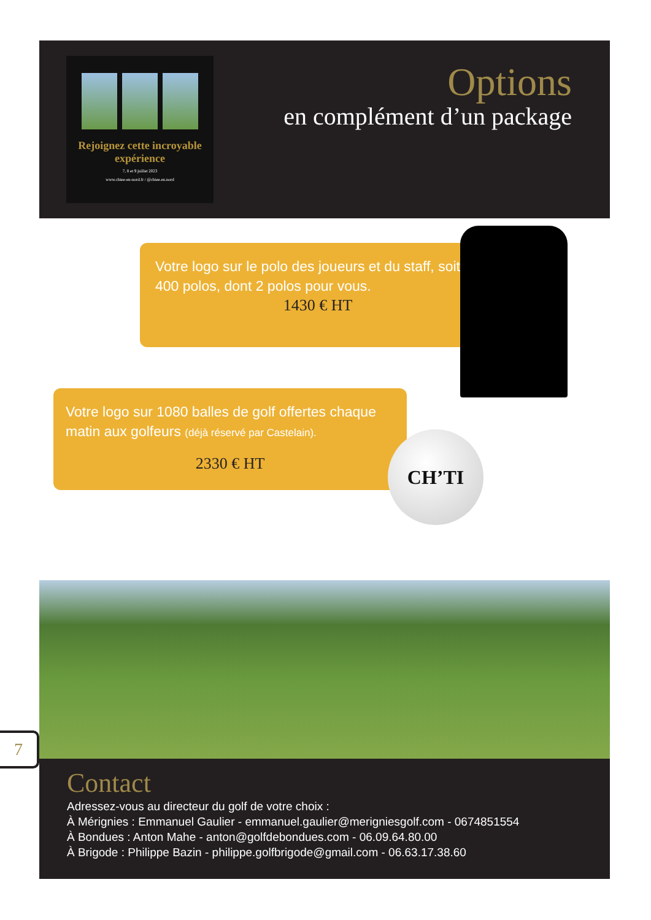Rejoignez cette incroyable expérience
7, 8 et 9 juillet 2023
www.chtee-en-nord.fr / @chtee.en.nord
Options
en complément d’un package
Votre logo sur le polo des joueurs et du staff, soit 400 polos, dont 2 polos pour vous.
1430 € HT
Votre logo sur 1080 balles de golf offertes chaque matin aux golfeurs (déjà réservé par Castelain).
2330 € HT
CH’TI
7
Contact
Adressez-vous au directeur du golf de votre choix :
À Mérignies : Emmanuel Gaulier - emmanuel.gaulier@merigniesgolf.com - 0674851554
À Bondues : Anton Mahe - anton@golfdebondues.com - 06.09.64.80.00
À Brigode : Philippe Bazin - philippe.golfbrigode@gmail.com - 06.63.17.38.60